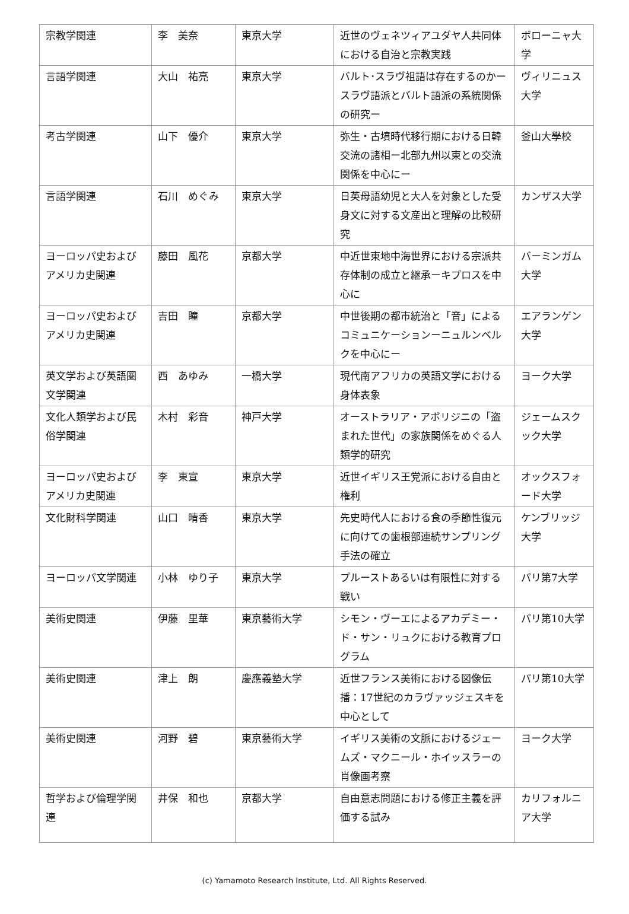| 宗教学関連 | 李 美奈 | 東京大学 | 近世のヴェネツィアユダヤ人共同体における自治と宗教実践 | ボローニャ大学 |
| 言語学関連 | 大山 祐亮 | 東京大学 | バルト･スラヴ祖語は存在するのかースラヴ語派とバルト語派の系統関係の研究ー | ヴィリニュス大学 |
| 考古学関連 | 山下 優介 | 東京大学 | 弥生・古墳時代移行期における日韓交流の諸相ー北部九州以東との交流関係を中心にー | 釜山大學校 |
| 言語学関連 | 石川 めぐみ | 東京大学 | 日英母語幼児と大人を対象とした受身文に対する文産出と理解の比較研究 | カンザス大学 |
| ヨーロッパ史およびアメリカ史関連 | 藤田 風花 | 京都大学 | 中近世東地中海世界における宗派共存体制の成立と継承ーキプロスを中心に | バーミンガム大学 |
| ヨーロッパ史およびアメリカ史関連 | 吉田 瞳 | 京都大学 | 中世後期の都市統治と「音」によるコミュニケーションーニュルンベルクを中心にー | エアランゲン大学 |
| 英文学および英語圏文学関連 | 西 あゆみ | 一橋大学 | 現代南アフリカの英語文学における身体表象 | ヨーク大学 |
| 文化人類学および民俗学関連 | 木村 彩音 | 神戸大学 | オーストラリア・アボリジニの「盗まれた世代」の家族関係をめぐる人類学的研究 | ジェームスクック大学 |
| ヨーロッパ史およびアメリカ史関連 | 李 東宣 | 東京大学 | 近世イギリス王党派における自由と権利 | オックスフォード大学 |
| 文化財科学関連 | 山口 晴香 | 東京大学 | 先史時代人における食の季節性復元に向けての歯根部連続サンプリング手法の確立 | ケンブリッジ大学 |
| ヨーロッパ文学関連 | 小林 ゆり子 | 東京大学 | プルーストあるいは有限性に対する戦い | パリ第7大学 |
| 美術史関連 | 伊藤 里華 | 東京藝術大学 | シモン・ヴーエによるアカデミー・ド・サン・リュクにおける教育プログラム | パリ第10大学 |
| 美術史関連 | 津上 朗 | 慶應義塾大学 | 近世フランス美術における図像伝播：17世紀のカラヴァッジェスキを中心として | パリ第10大学 |
| 美術史関連 | 河野 碧 | 東京藝術大学 | イギリス美術の文脈におけるジェームズ・マクニール・ホイッスラーの肖像画考察 | ヨーク大学 |
| 哲学および倫理学関連 | 井保 和也 | 京都大学 | 自由意志問題における修正主義を評価する試み | カリフォルニア大学 |
(c) Yamamoto Research Institute, Ltd. All Rights Reserved.